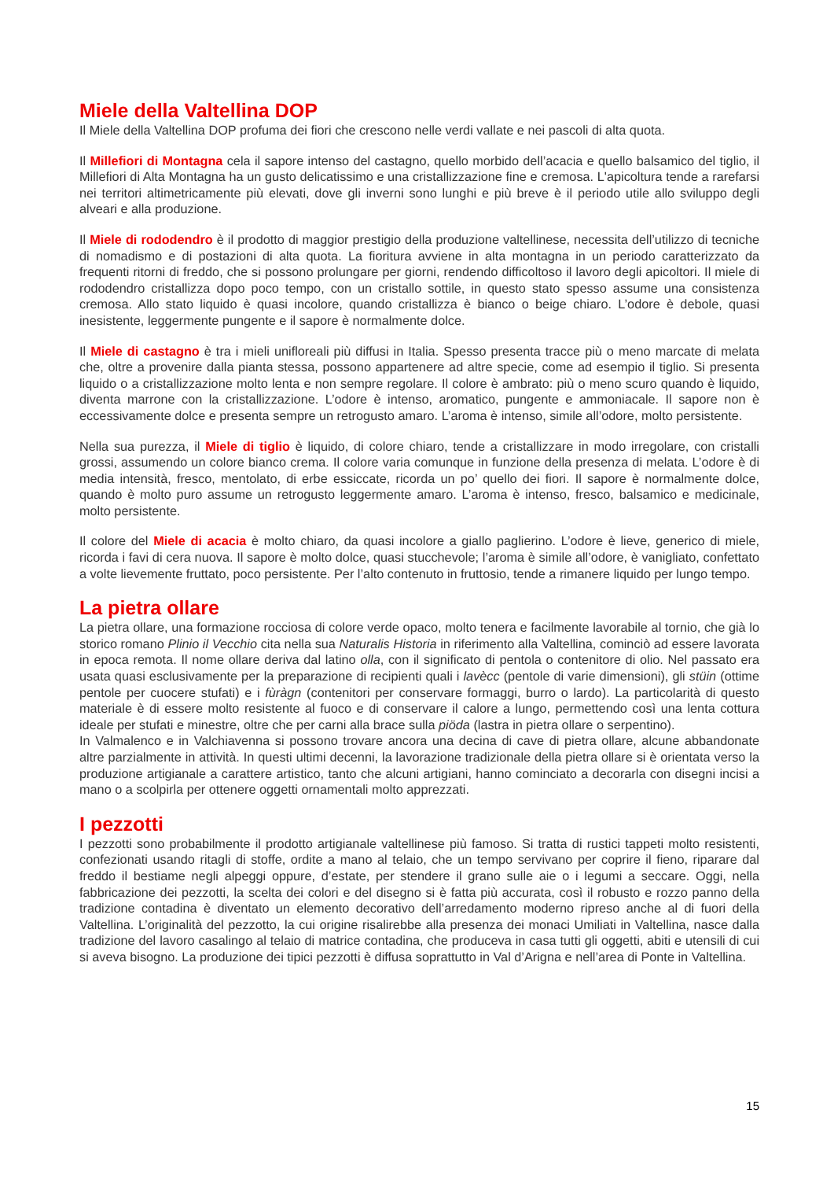Miele della Valtellina DOP
Il Miele della Valtellina DOP profuma dei fiori che crescono nelle verdi vallate e nei pascoli di alta quota.
Il Millefiori di Montagna cela il sapore intenso del castagno, quello morbido dell’acacia e quello balsamico del tiglio, il Millefiori di Alta Montagna ha un gusto delicatissimo e una cristallizzazione fine e cremosa. L'apicoltura tende a rarefarsi nei territori altimetricamente più elevati, dove gli inverni sono lunghi e più breve è il periodo utile allo sviluppo degli alveari e alla produzione.
Il Miele di rododendro è il prodotto di maggior prestigio della produzione valtellinese, necessita dell’utilizzo di tecniche di nomadismo e di postazioni di alta quota. La fioritura avviene in alta montagna in un periodo caratterizzato da frequenti ritorni di freddo, che si possono prolungare per giorni, rendendo difficoltoso il lavoro degli apicoltori. Il miele di rododendro cristallizza dopo poco tempo, con un cristallo sottile, in questo stato spesso assume una consistenza cremosa. Allo stato liquido è quasi incolore, quando cristallizza è bianco o beige chiaro. L’odore è debole, quasi inesistente, leggermente pungente e il sapore è normalmente dolce.
Il Miele di castagno è tra i mieli unifloreali più diffusi in Italia. Spesso presenta tracce più o meno marcate di melata che, oltre a provenire dalla pianta stessa, possono appartenere ad altre specie, come ad esempio il tiglio. Si presenta liquido o a cristallizzazione molto lenta e non sempre regolare. Il colore è ambrato: più o meno scuro quando è liquido, diventa marrone con la cristallizzazione. L’odore è intenso, aromatico, pungente e ammoniacale. Il sapore non è eccessivamente dolce e presenta sempre un retrogusto amaro. L’aroma è intenso, simile all’odore, molto persistente.
Nella sua purezza, il Miele di tiglio è liquido, di colore chiaro, tende a cristallizzare in modo irregolare, con cristalli grossi, assumendo un colore bianco crema. Il colore varia comunque in funzione della presenza di melata. L’odore è di media intensità, fresco, mentolato, di erbe essiccate, ricorda un po’ quello dei fiori. Il sapore è normalmente dolce, quando è molto puro assume un retrogusto leggermente amaro. L’aroma è intenso, fresco, balsamico e medicinale, molto persistente.
Il colore del Miele di acacia è molto chiaro, da quasi incolore a giallo paglierino. L’odore è lieve, generico di miele, ricorda i favi di cera nuova. Il sapore è molto dolce, quasi stucchevole; l’aroma è simile all’odore, è vanigliato, confettato a volte lievemente fruttato, poco persistente. Per l’alto contenuto in fruttosio, tende a rimanere liquido per lungo tempo.
La pietra ollare
La pietra ollare, una formazione rocciosa di colore verde opaco, molto tenera e facilmente lavorabile al tornio, che già lo storico romano Plinio il Vecchio cita nella sua Naturalis Historia in riferimento alla Valtellina, cominciò ad essere lavorata in epoca remota. Il nome ollare deriva dal latino olla, con il significato di pentola o contenitore di olio. Nel passato era usata quasi esclusivamente per la preparazione di recipienti quali i lavècc (pentole di varie dimensioni), gli stüin (ottime pentole per cuocere stufati) e i fùràgn (contenitori per conservare formaggi, burro o lardo). La particolarità di questo materiale è di essere molto resistente al fuoco e di conservare il calore a lungo, permettendo così una lenta cottura ideale per stufati e minestre, oltre che per carni alla brace sulla piöda (lastra in pietra ollare o serpentino).
In Valmalenco e in Valchiavenna si possono trovare ancora una decina di cave di pietra ollare, alcune abbandonate altre parzialmente in attività. In questi ultimi decenni, la lavorazione tradizionale della pietra ollare si è orientata verso la produzione artigianale a carattere artistico, tanto che alcuni artigiani, hanno cominciato a decorarla con disegni incisi a mano o a scolpirla per ottenere oggetti ornamentali molto apprezzati.
I pezzotti
I pezzotti sono probabilmente il prodotto artigianale valtellinese più famoso. Si tratta di rustici tappeti molto resistenti, confezionati usando ritagli di stoffe, ordite a mano al telaio, che un tempo servivano per coprire il fieno, riparare dal freddo il bestiame negli alpeggi oppure, d’estate, per stendere il grano sulle aie o i legumi a seccare. Oggi, nella fabbricazione dei pezzotti, la scelta dei colori e del disegno si è fatta più accurata, così il robusto e rozzo panno della tradizione contadina è diventato un elemento decorativo dell’arredamento moderno ripreso anche al di fuori della Valtellina. L’originalità del pezzotto, la cui origine risalirebbe alla presenza dei monaci Umiliati in Valtellina, nasce dalla tradizione del lavoro casalingo al telaio di matrice contadina, che produceva in casa tutti gli oggetti, abiti e utensili di cui si aveva bisogno. La produzione dei tipici pezzotti è diffusa soprattutto in Val d’Arigna e nell’area di Ponte in Valtellina.
15